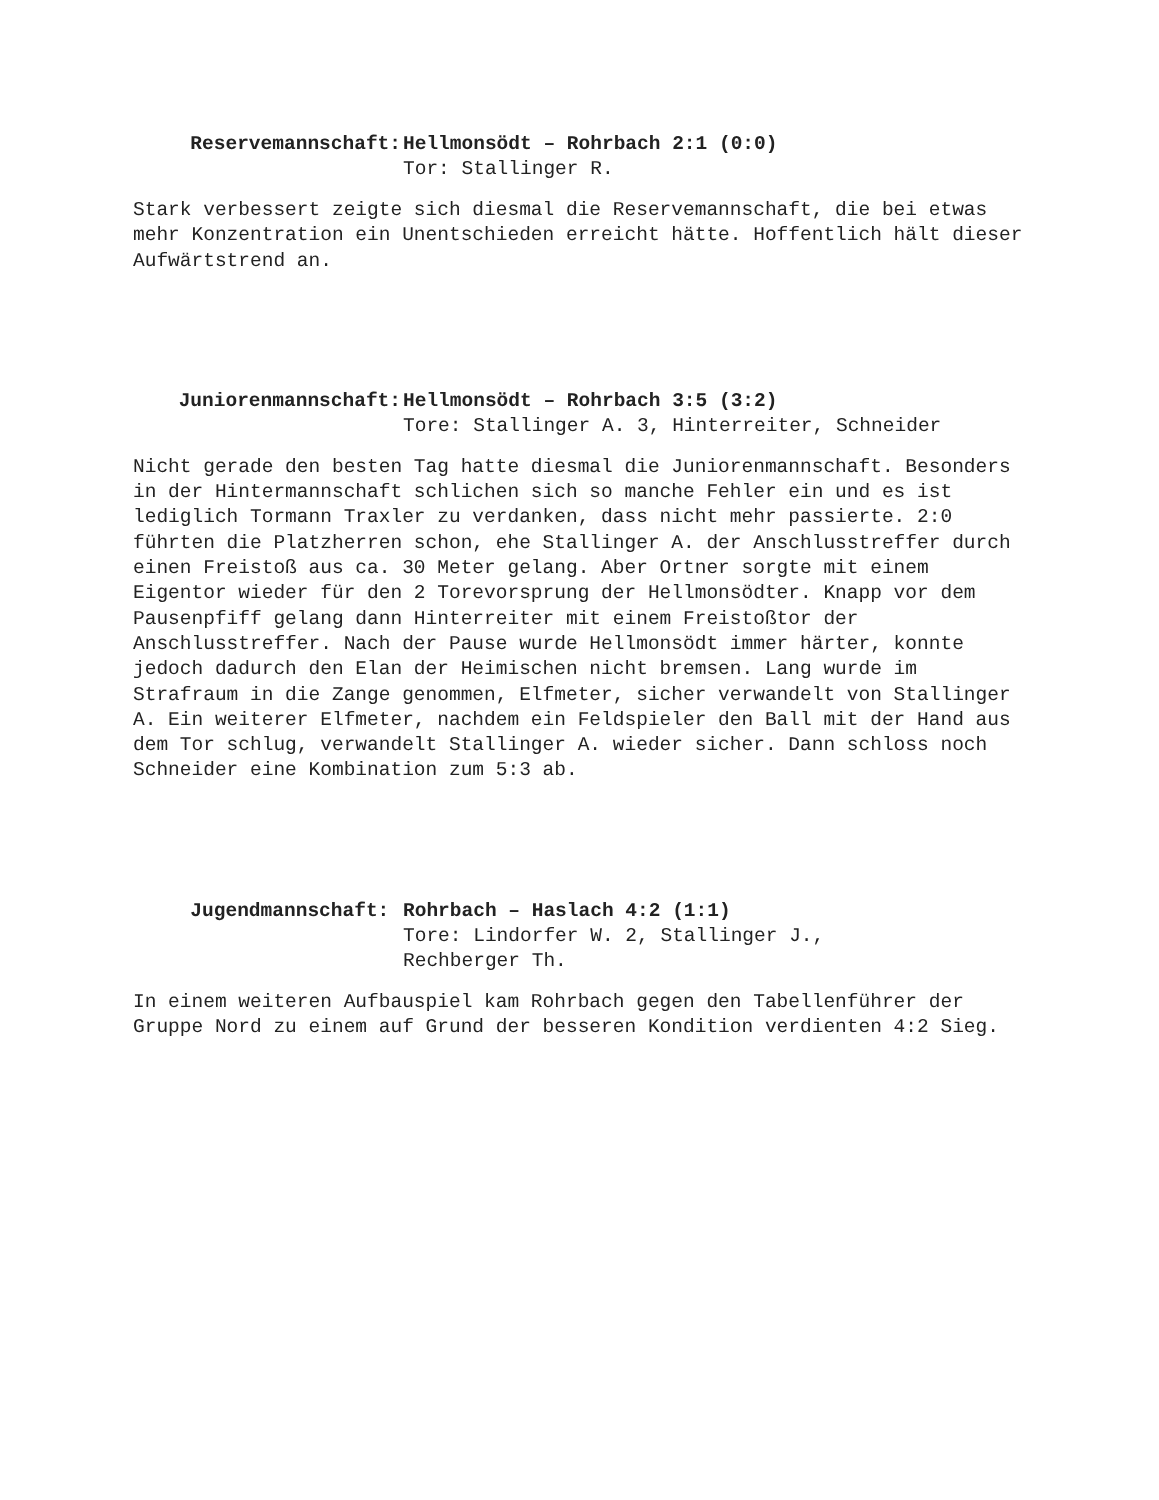Reservemannschaft: Hellmonsödt – Rohrbach 2:1 (0:0)
Tor: Stallinger R.
Stark verbessert zeigte sich diesmal die Reservemannschaft, die bei etwas mehr Konzentration ein Unentschieden erreicht hätte. Hoffentlich hält dieser Aufwärtstrend an.
Juniorenmannschaft: Hellmonsödt – Rohrbach 3:5 (3:2)
Tore: Stallinger A. 3, Hinterreiter, Schneider
Nicht gerade den besten Tag hatte diesmal die Juniorenmannschaft. Besonders in der Hintermannschaft schlichen sich so manche Fehler ein und es ist lediglich Tormann Traxler zu verdanken, dass nicht mehr passierte. 2:0 führten die Platzherren schon, ehe Stallinger A. der Anschlusstreffer durch einen Freistoß aus ca. 30 Meter gelang. Aber Ortner sorgte mit einem Eigentor wieder für den 2 Torevorsprung der Hellmonsödter. Knapp vor dem Pausenpfiff gelang dann Hinterreiter mit einem Freistoßtor der Anschlusstreffer. Nach der Pause wurde Hellmonsödt immer härter, konnte jedoch dadurch den Elan der Heimischen nicht bremsen. Lang wurde im Strafraum in die Zange genommen, Elfmeter, sicher verwandelt von Stallinger A. Ein weiterer Elfmeter, nachdem ein Feldspieler den Ball mit der Hand aus dem Tor schlug, verwandelt Stallinger A. wieder sicher. Dann schloss noch Schneider eine Kombination zum 5:3 ab.
Jugendmannschaft: Rohrbach – Haslach 4:2 (1:1)
Tore: Lindorfer W. 2, Stallinger J.,
Rechberger Th.
In einem weiteren Aufbauspiel kam Rohrbach gegen den Tabellenführer der Gruppe Nord zu einem auf Grund der besseren Kondition verdienten 4:2 Sieg.